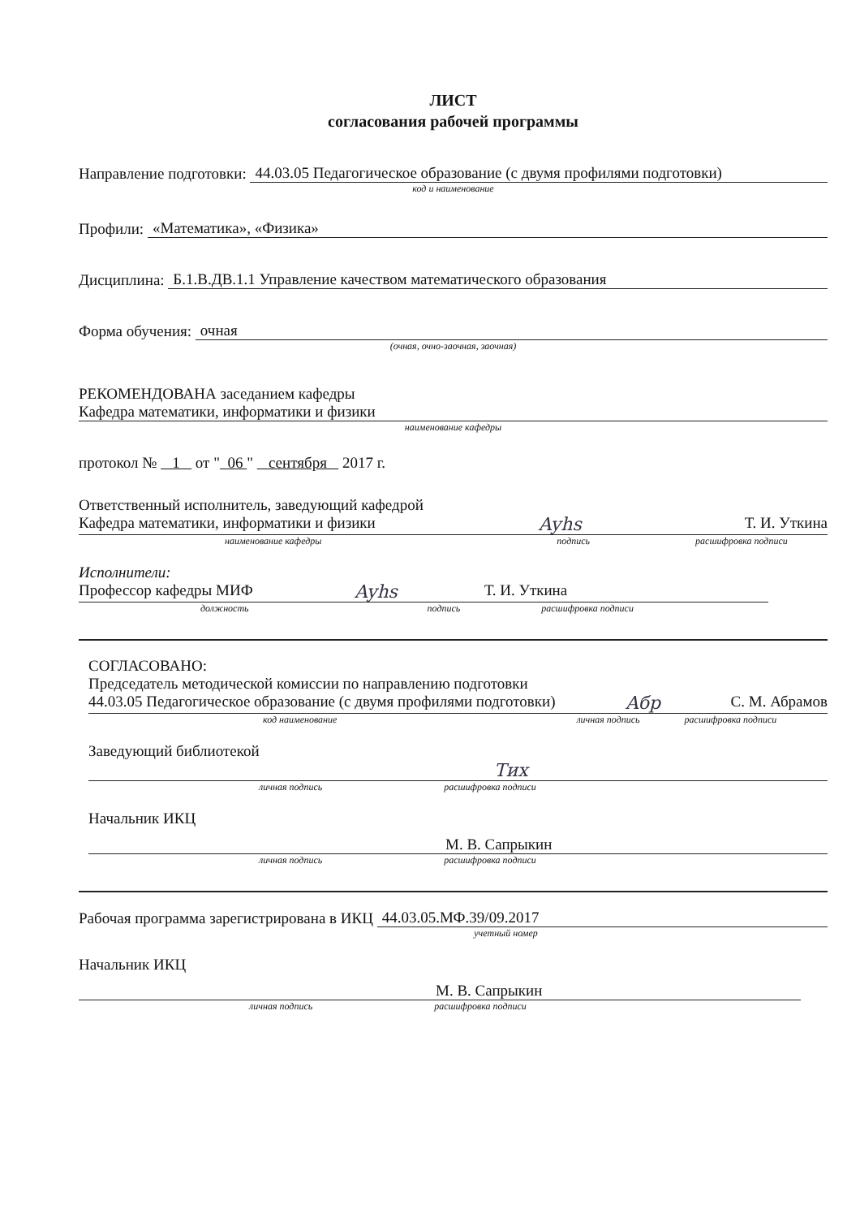ЛИСТ
согласования рабочей программы
Направление подготовки: 44.03.05 Педагогическое образование (с двумя профилями подготовки)
код и наименование
Профили: «Математика», «Физика»
Дисциплина: Б.1.В.ДВ.1.1 Управление качеством математического образования
Форма обучения: очная
(очная, очно-заочная, заочная)
РЕКОМЕНДОВАНА заседанием кафедры
Кафедра математики, информатики и физики
наименование кафедры
протокол № 1 от " 06 " сентября 2017 г.
Ответственный исполнитель, заведующий кафедрой
Кафедра математики, информатики и физики Ayhs Т. И. Уткина
наименование кафедры подпись расшифровка подписи
Исполнители:
Профессор кафедры МИФ Ayhs Т. И. Уткина
должность подпись расшифровка подписи
СОГЛАСОВАНО:
Председатель методической комиссии по направлению подготовки
44.03.05 Педагогическое образование (с двумя профилями подготовки) Aбр С. М. Абрамов
код наименование личная подпись расшифровка подписи
Заведующий библиотекой
Тих
личная подпись расшифровка подписи
Начальник ИКЦ
М. В. Сапрыкин
личная подпись расшифровка подписи
Рабочая программа зарегистрирована в ИКЦ 44.03.05.МФ.39/09.2017
учетный номер
Начальник ИКЦ
М. В. Сапрыкин
личная подпись расшифровка подписи